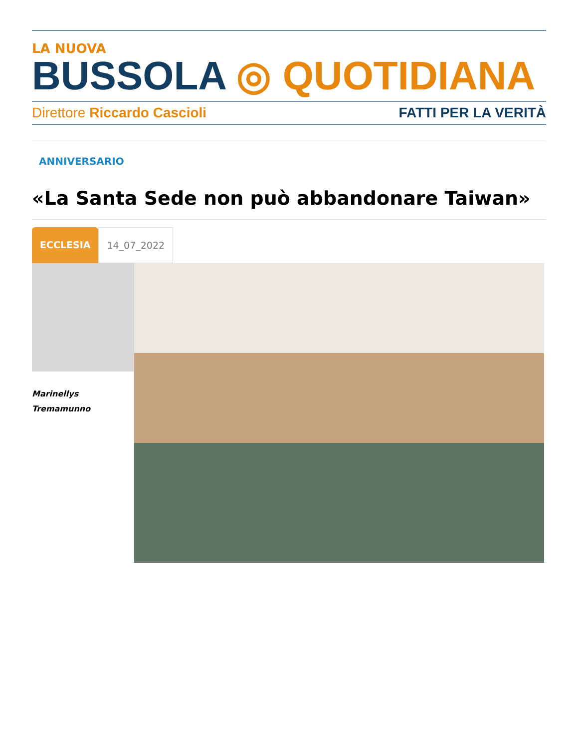LA NUOVA
BUSSOLA ◎ QUOTIDIANA
Direttore Riccardo Cascioli FATTI PER LA VERITÀ
ANNIVERSARIO
«La Santa Sede non può abbandonare Taiwan»
ECCLESIA 14_07_2022
Marinellys
Tremamunno